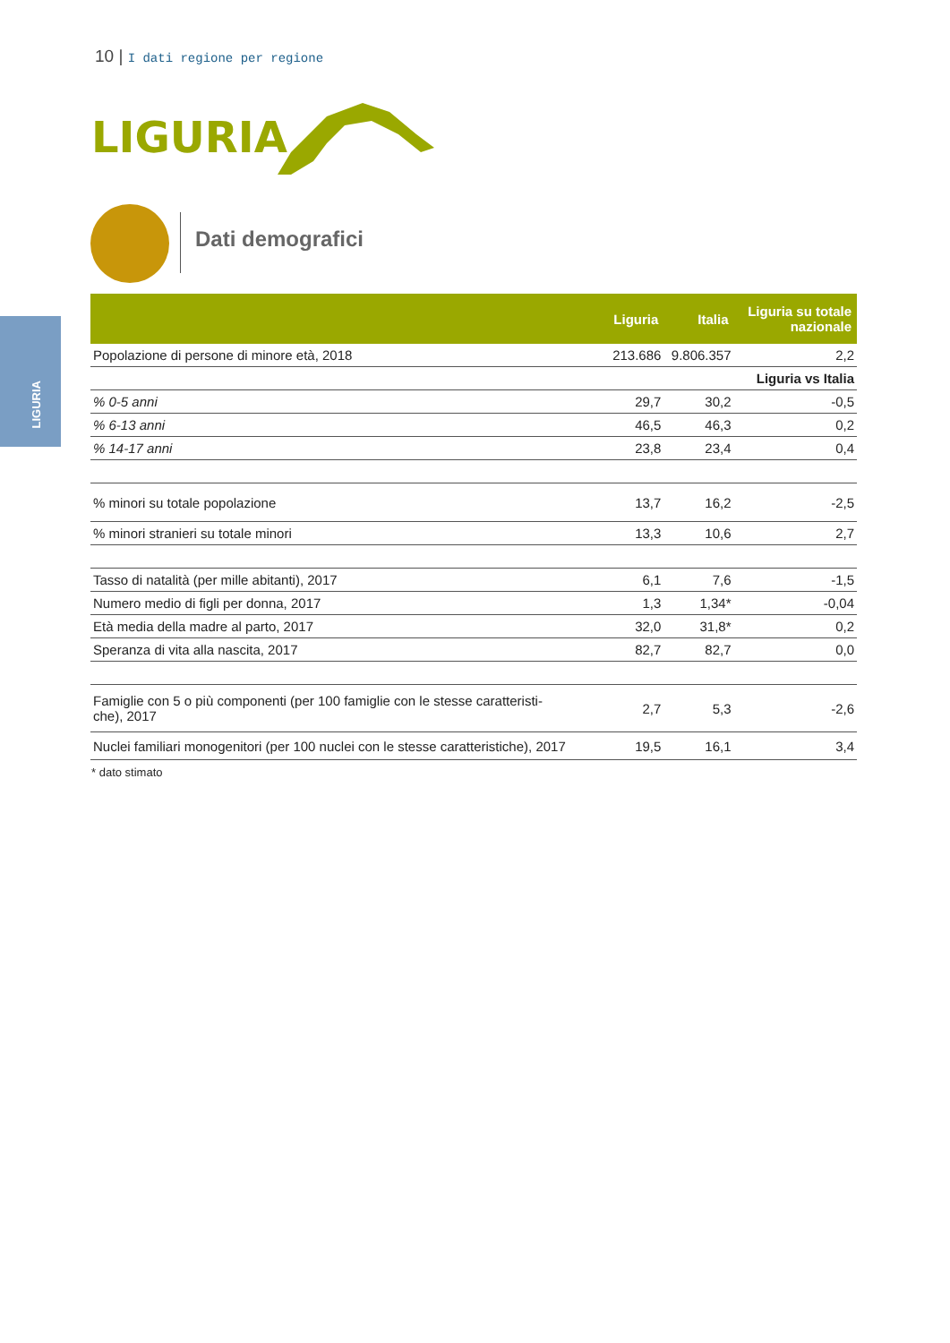10 | I dati regione per regione
LIGURIA
LIGURIA
Dati demografici
| | Liguria | Italia | Liguria su totale nazionale |
| --- | --- | --- | --- |
| Popolazione di persone di minore età, 2018 | 213.686 | 9.806.357 | 2,2 |
| | | | Liguria vs Italia |
| % 0-5 anni | 29,7 | 30,2 | -0,5 |
| % 6-13 anni | 46,5 | 46,3 | 0,2 |
| % 14-17 anni | 23,8 | 23,4 | 0,4 |
| % minori su totale popolazione | 13,7 | 16,2 | -2,5 |
| % minori stranieri su totale minori | 13,3 | 10,6 | 2,7 |
| Tasso di natalità (per mille abitanti), 2017 | 6,1 | 7,6 | -1,5 |
| Numero medio di figli per donna, 2017 | 1,3 | 1,34* | -0,04 |
| Età media della madre al parto, 2017 | 32,0 | 31,8* | 0,2 |
| Speranza di vita alla nascita, 2017 | 82,7 | 82,7 | 0,0 |
| Famiglie con 5 o più componenti (per 100 famiglie con le stesse caratteristi- che), 2017 | 2,7 | 5,3 | -2,6 |
| Nuclei familiari monogenitori (per 100 nuclei con le stesse caratteristiche), 2017 | 19,5 | 16,1 | 3,4 |
* dato stimato